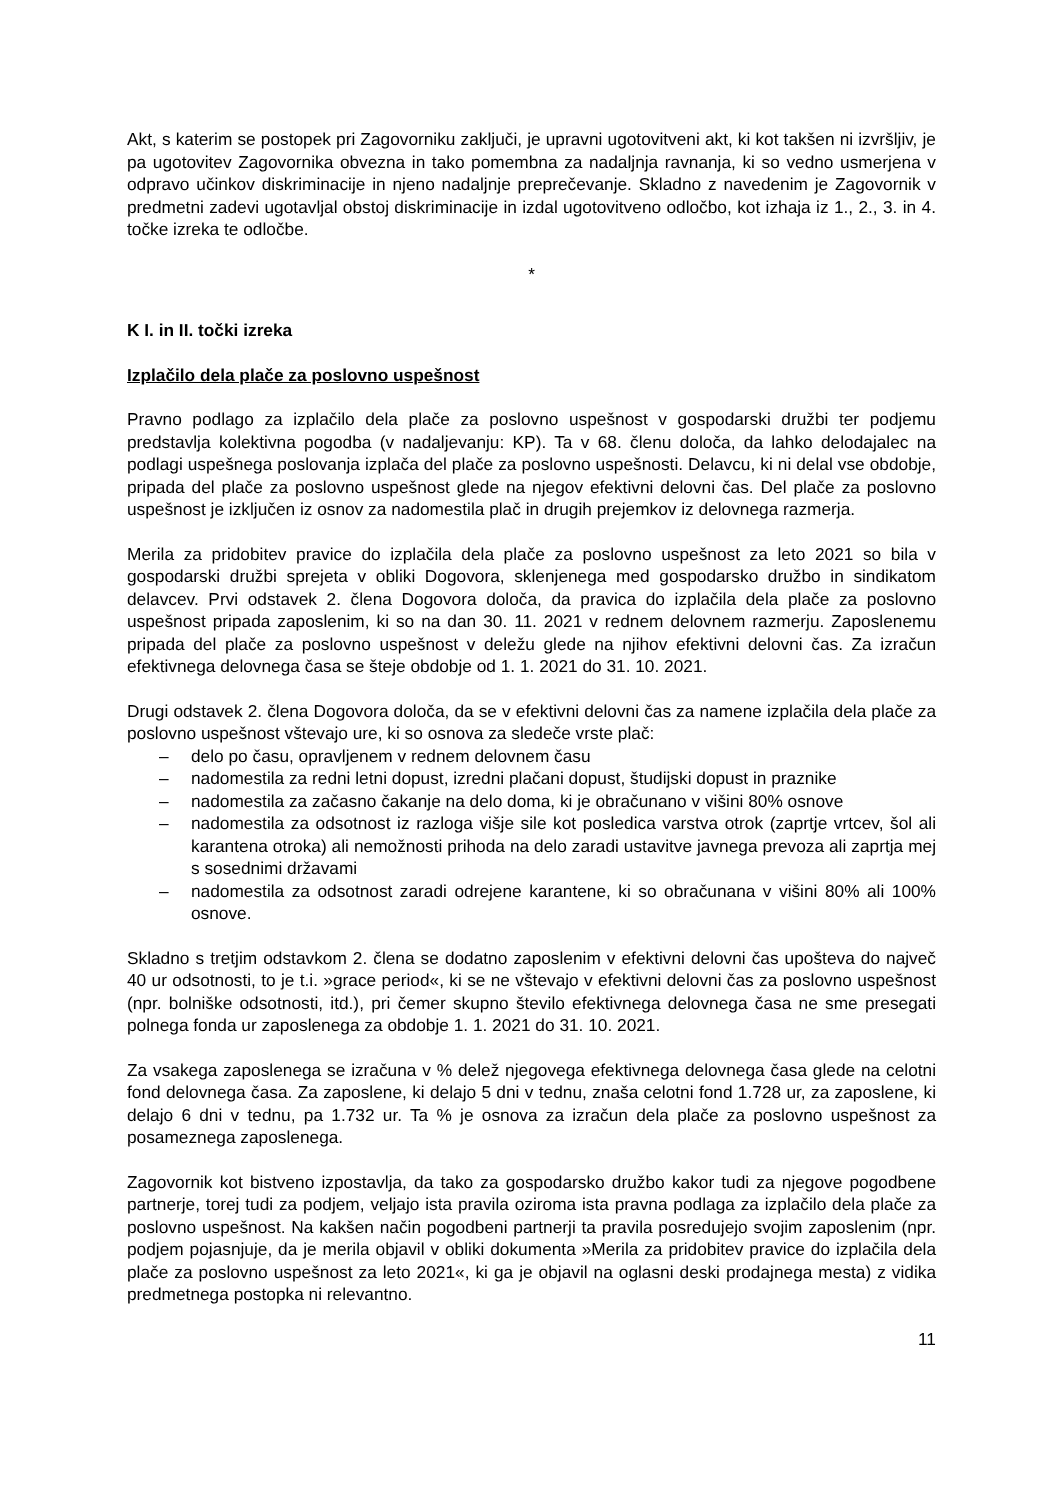Akt, s katerim se postopek pri Zagovorniku zaključi, je upravni ugotovitveni akt, ki kot takšen ni izvršljiv, je pa ugotovitev Zagovornika obvezna in tako pomembna za nadaljnja ravnanja, ki so vedno usmerjena v odpravo učinkov diskriminacije in njeno nadaljnje preprečevanje. Skladno z navedenim je Zagovornik v predmetni zadevi ugotavljal obstoj diskriminacije in izdal ugotovitveno odločbo, kot izhaja iz 1., 2., 3. in 4. točke izreka te odločbe.
*
K I. in II. točki izreka
Izplačilo dela plače za poslovno uspešnost
Pravno podlago za izplačilo dela plače za poslovno uspešnost v gospodarski družbi ter podjemu predstavlja kolektivna pogodba (v nadaljevanju: KP). Ta v 68. členu določa, da lahko delodajalec na podlagi uspešnega poslovanja izplača del plače za poslovno uspešnosti. Delavcu, ki ni delal vse obdobje, pripada del plače za poslovno uspešnost glede na njegov efektivni delovni čas. Del plače za poslovno uspešnost je izključen iz osnov za nadomestila plač in drugih prejemkov iz delovnega razmerja.
Merila za pridobitev pravice do izplačila dela plače za poslovno uspešnost za leto 2021 so bila v gospodarski družbi sprejeta v obliki Dogovora, sklenjenega med gospodarsko družbo in sindikatom delavcev. Prvi odstavek 2. člena Dogovora določa, da pravica do izplačila dela plače za poslovno uspešnost pripada zaposlenim, ki so na dan 30. 11. 2021 v rednem delovnem razmerju. Zaposlenemu pripada del plače za poslovno uspešnost v deležu glede na njihov efektivni delovni čas. Za izračun efektivnega delovnega časa se šteje obdobje od 1. 1. 2021 do 31. 10. 2021.
Drugi odstavek 2. člena Dogovora določa, da se v efektivni delovni čas za namene izplačila dela plače za poslovno uspešnost vštevajo ure, ki so osnova za sledeče vrste plač:
– delo po času, opravljenem v rednem delovnem času
– nadomestila za redni letni dopust, izredni plačani dopust, študijski dopust in praznike
– nadomestila za začasno čakanje na delo doma, ki je obračunano v višini 80% osnove
– nadomestila za odsotnost iz razloga višje sile kot posledica varstva otrok (zaprtje vrtcev, šol ali karantena otroka) ali nemožnosti prihoda na delo zaradi ustavitve javnega prevoza ali zaprtja mej s sosednimi državami
– nadomestila za odsotnost zaradi odrejene karantene, ki so obračunana v višini 80% ali 100% osnove.
Skladno s tretjim odstavkom 2. člena se dodatno zaposlenim v efektivni delovni čas upošteva do največ 40 ur odsotnosti, to je t.i. »grace period«, ki se ne vštevajo v efektivni delovni čas za poslovno uspešnost (npr. bolniške odsotnosti, itd.), pri čemer skupno število efektivnega delovnega časa ne sme presegati polnega fonda ur zaposlenega za obdobje 1. 1. 2021 do 31. 10. 2021.
Za vsakega zaposlenega se izračuna v % delež njegovega efektivnega delovnega časa glede na celotni fond delovnega časa. Za zaposlene, ki delajo 5 dni v tednu, znaša celotni fond 1.728 ur, za zaposlene, ki delajo 6 dni v tednu, pa 1.732 ur. Ta % je osnova za izračun dela plače za poslovno uspešnost za posameznega zaposlenega.
Zagovornik kot bistveno izpostavlja, da tako za gospodarsko družbo kakor tudi za njegove pogodbene partnerje, torej tudi za podjem, veljajo ista pravila oziroma ista pravna podlaga za izplačilo dela plače za poslovno uspešnost. Na kakšen način pogodbeni partnerji ta pravila posredujejo svojim zaposlenim (npr. podjem pojasnjuje, da je merila objavil v obliki dokumenta »Merila za pridobitev pravice do izplačila dela plače za poslovno uspešnost za leto 2021«, ki ga je objavil na oglasni deski prodajnega mesta) z vidika predmetnega postopka ni relevantno.
11